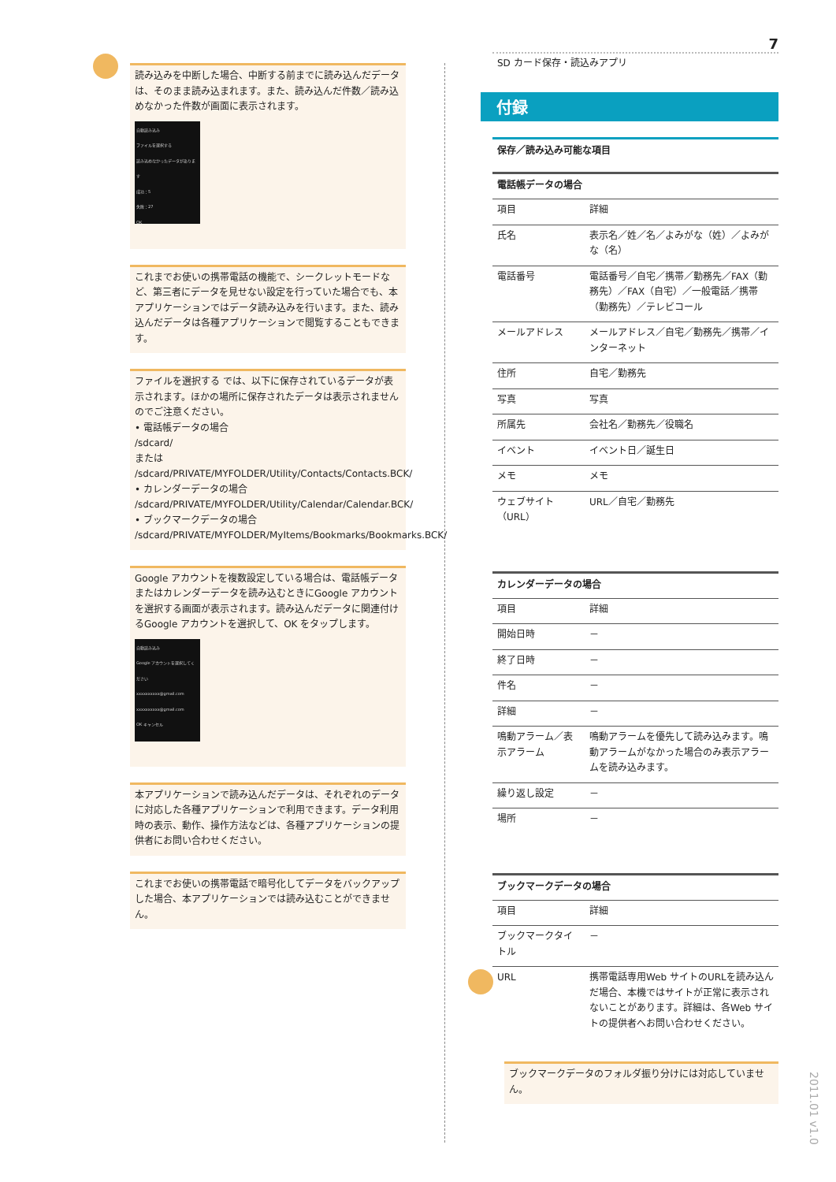読み込みを中断した場合、中断する前までに読み込んだデータは、そのまま読み込まれます。また、読み込んだ件数／読み込めなかった件数が画面に表示されます。
自動読み込み
ファイルを選択する
読み込めなかったデータがあります
成功：5
失敗：27
OK
これまでお使いの携帯電話の機能で、シークレットモードなど、第三者にデータを見せない設定を行っていた場合でも、本アプリケーションではデータ読み込みを行います。また、読み込んだデータは各種アプリケーションで閲覧することもできます。
ファイルを選択する では、以下に保存されているデータが表示されます。ほかの場所に保存されたデータは表示されませんのでご注意ください。
• 電話帳データの場合
/sdcard/
または
/sdcard/PRIVATE/MYFOLDER/Utility/Contacts/Contacts.BCK/
• カレンダーデータの場合
/sdcard/PRIVATE/MYFOLDER/Utility/Calendar/Calendar.BCK/
• ブックマークデータの場合
/sdcard/PRIVATE/MYFOLDER/MyItems/Bookmarks/Bookmarks.BCK/
Google アカウントを複数設定している場合は、電話帳データまたはカレンダーデータを読み込むときにGoogle アカウントを選択する画面が表示されます。読み込んだデータに関連付けるGoogle アカウントを選択して、OK をタップします。
自動読み込み
Google アカウントを選択してください
xxxxxxxxxx@gmail.com
xxxxxxxxxx@gmail.com
OK キャンセル
本アプリケーションで読み込んだデータは、それぞれのデータに対応した各種アプリケーションで利用できます。データ利用時の表示、動作、操作方法などは、各種アプリケーションの提供者にお問い合わせください。
これまでお使いの携帯電話で暗号化してデータをバックアップした場合、本アプリケーションでは読み込むことができません。
7
SD カード保存・読込みアプリ
付録
保存／読み込み可能な項目
| 電話帳データの場合 | |
| --- | --- |
| 項目 | 詳細 |
| 氏名 | 表示名／姓／名／よみがな（姓）／よみがな（名） |
| 電話番号 | 電話番号／自宅／携帯／勤務先／FAX（勤務先）／FAX（自宅）／一般電話／携帯（勤務先）／テレビコール |
| メールアドレス | メールアドレス／自宅／勤務先／携帯／インターネット |
| 住所 | 自宅／勤務先 |
| 写真 | 写真 |
| 所属先 | 会社名／勤務先／役職名 |
| イベント | イベント日／誕生日 |
| メモ | メモ |
| ウェブサイト（URL） | URL／自宅／勤務先 |
| カレンダーデータの場合 | |
| --- | --- |
| 項目 | 詳細 |
| 開始日時 | － |
| 終了日時 | － |
| 件名 | － |
| 詳細 | － |
| 鳴動アラーム／表示アラーム | 鳴動アラームを優先して読み込みます。鳴動アラームがなかった場合のみ表示アラームを読み込みます。 |
| 繰り返し設定 | － |
| 場所 | － |
| ブックマークデータの場合 | |
| --- | --- |
| 項目 | 詳細 |
| ブックマークタイトル | － |
| URL | 携帯電話専用Web サイトのURLを読み込んだ場合、本機ではサイトが正常に表示されないことがあります。詳細は、各Web サイトの提供者へお問い合わせください。 |
ブックマークデータのフォルダ振り分けには対応していません。
2011.01 v1.0